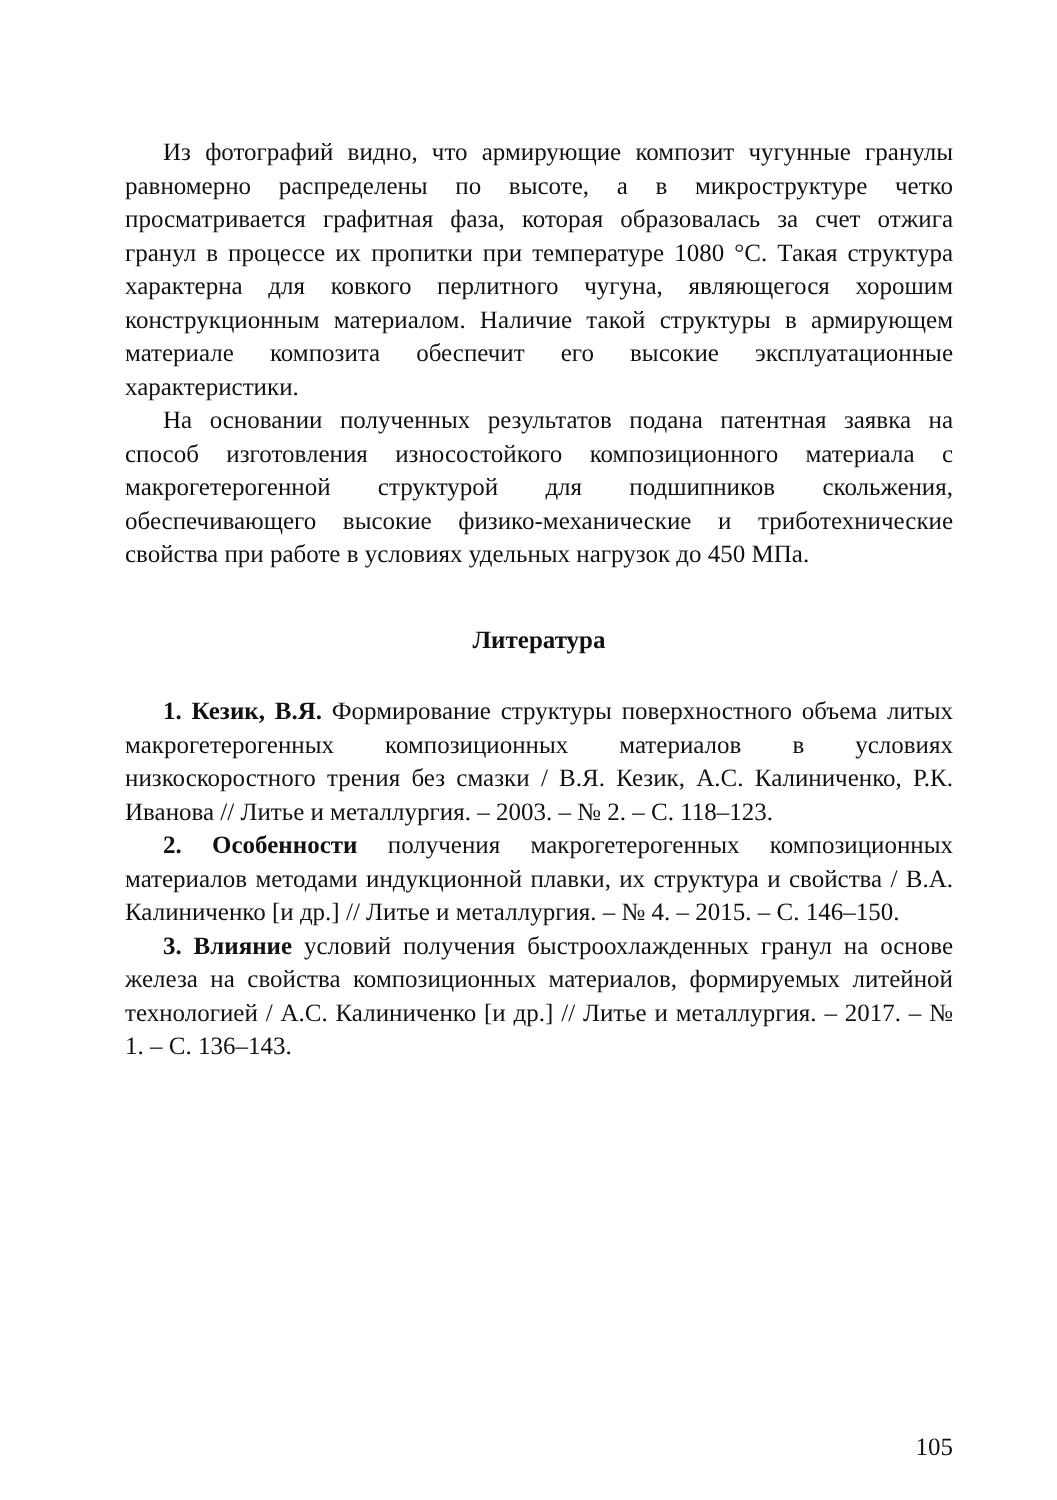Из фотографий видно, что армирующие композит чугунные гранулы равномерно распределены по высоте, а в микроструктуре четко просматривается графитная фаза, которая образовалась за счет отжига гранул в процессе их пропитки при температуре 1080 °С. Такая структура характерна для ковкого перлитного чугуна, являющегося хорошим конструкционным материалом. Наличие такой структуры в армирующем материале композита обеспечит его высокие эксплуатационные характеристики.
На основании полученных результатов подана патентная заявка на способ изготовления износостойкого композиционного материала с макрогетерогенной структурой для подшипников скольжения, обеспечивающего высокие физико-механические и триботехнические свойства при работе в условиях удельных нагрузок до 450 МПа.
Литература
1. Кезик, В.Я. Формирование структуры поверхностного объема литых макрогетерогенных композиционных материалов в условиях низкоскоростного трения без смазки / В.Я. Кезик, А.С. Калиниченко, Р.К. Иванова // Литье и металлургия. – 2003. – № 2. – С. 118–123.
2. Особенности получения макрогетерогенных композиционных материалов методами индукционной плавки, их структура и свойства / В.А. Калиниченко [и др.] // Литье и металлургия. – № 4. – 2015. – С. 146–150.
3. Влияние условий получения быстроохлажденных гранул на основе железа на свойства композиционных материалов, формируемых литейной технологией / А.С. Калиниченко [и др.] // Литье и металлургия. – 2017. – № 1. – С. 136–143.
105